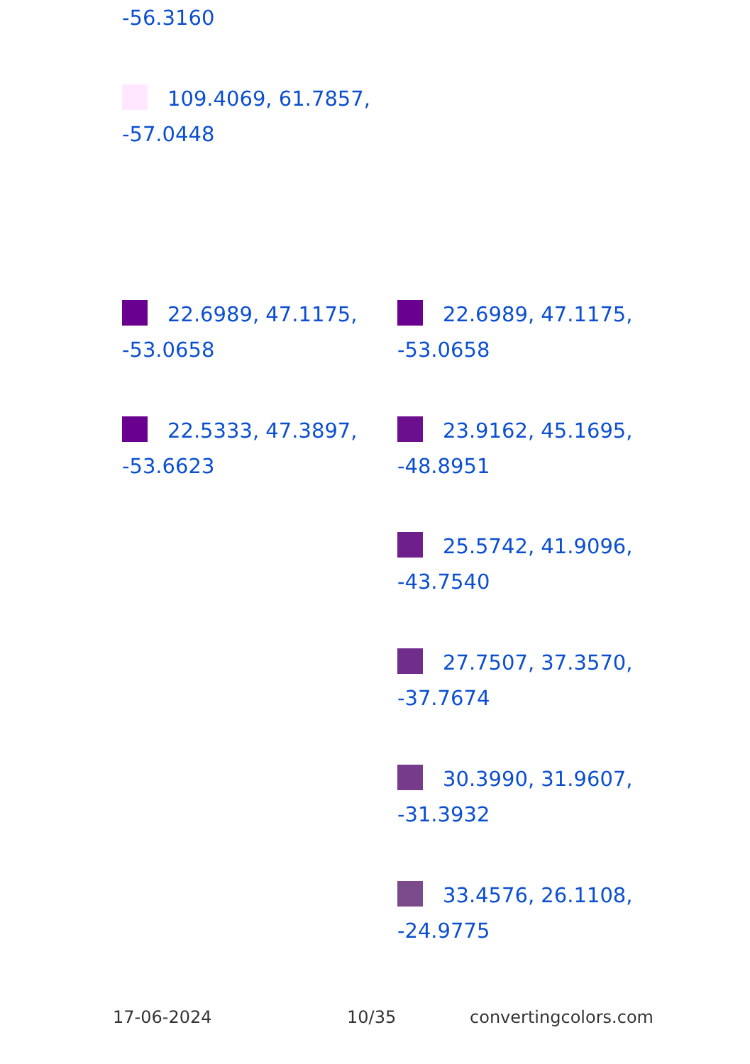-56.3160
109.4069, 61.7857, -57.0448
22.6989, 47.1175, -53.0658
22.6989, 47.1175, -53.0658
22.5333, 47.3897, -53.6623
23.9162, 45.1695, -48.8951
25.5742, 41.9096, -43.7540
27.7507, 37.3570, -37.7674
30.3990, 31.9607, -31.3932
33.4576, 26.1108, -24.9775
17-06-2024 10/35 convertingcolors.com